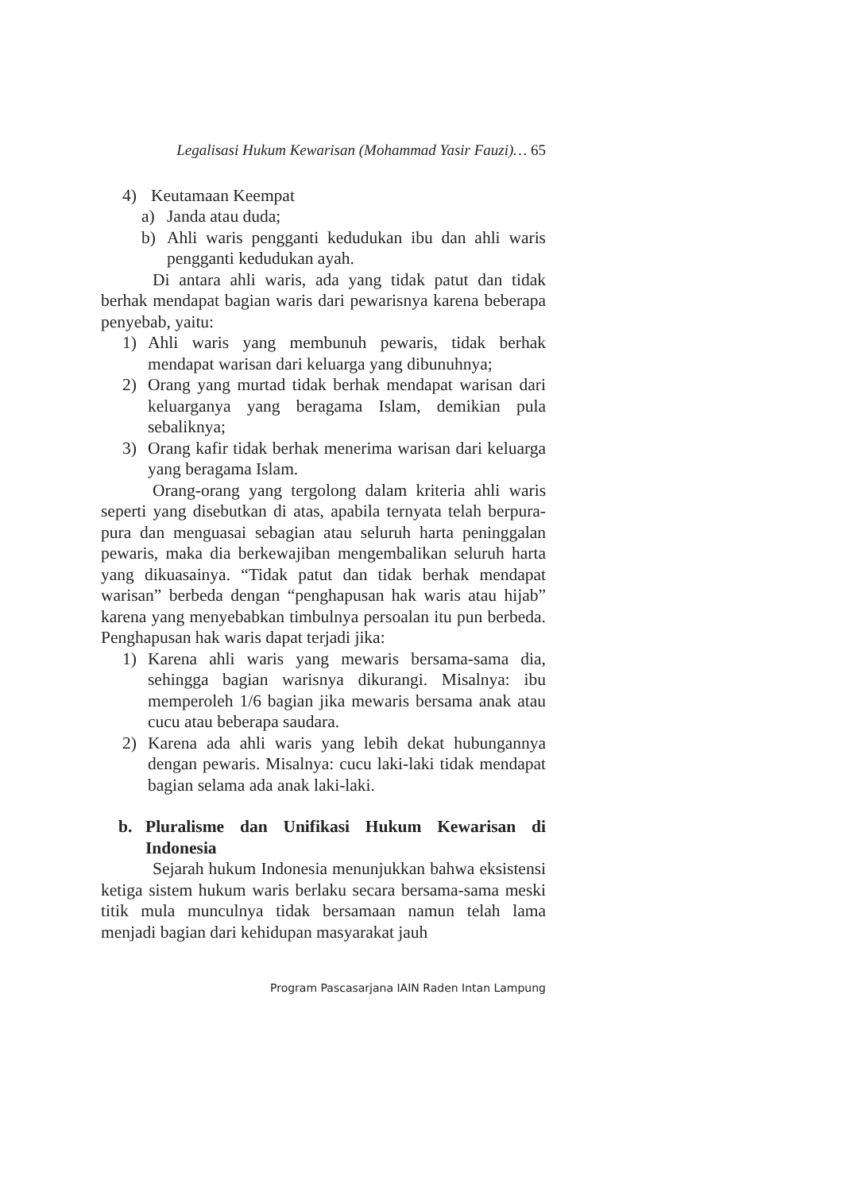Legalisasi Hukum Kewarisan (Mohammad Yasir Fauzi)… 65
4) Keutamaan Keempat
a) Janda atau duda;
b) Ahli waris pengganti kedudukan ibu dan ahli waris pengganti kedudukan ayah.
Di antara ahli waris, ada yang tidak patut dan tidak berhak mendapat bagian waris dari pewarisnya karena beberapa penyebab, yaitu:
1) Ahli waris yang membunuh pewaris, tidak berhak mendapat warisan dari keluarga yang dibunuhnya;
2) Orang yang murtad tidak berhak mendapat warisan dari keluarganya yang beragama Islam, demikian pula sebaliknya;
3) Orang kafir tidak berhak menerima warisan dari keluarga yang beragama Islam.
Orang-orang yang tergolong dalam kriteria ahli waris seperti yang disebutkan di atas, apabila ternyata telah berpura-pura dan menguasai sebagian atau seluruh harta peninggalan pewaris, maka dia berkewajiban mengembalikan seluruh harta yang dikuasainya. “Tidak patut dan tidak berhak mendapat warisan” berbeda dengan “penghapusan hak waris atau hijab” karena yang menyebabkan timbulnya persoalan itu pun berbeda. Penghapusan hak waris dapat terjadi jika:
1) Karena ahli waris yang mewaris bersama-sama dia, sehingga bagian warisnya dikurangi. Misalnya: ibu memperoleh 1/6 bagian jika mewaris bersama anak atau cucu atau beberapa saudara.
2) Karena ada ahli waris yang lebih dekat hubungannya dengan pewaris. Misalnya: cucu laki-laki tidak mendapat bagian selama ada anak laki-laki.
b. Pluralisme dan Unifikasi Hukum Kewarisan di Indonesia
Sejarah hukum Indonesia menunjukkan bahwa eksistensi ketiga sistem hukum waris berlaku secara bersama-sama meski titik mula munculnya tidak bersamaan namun telah lama menjadi bagian dari kehidupan masyarakat jauh
Program Pascasarjana IAIN Raden Intan Lampung